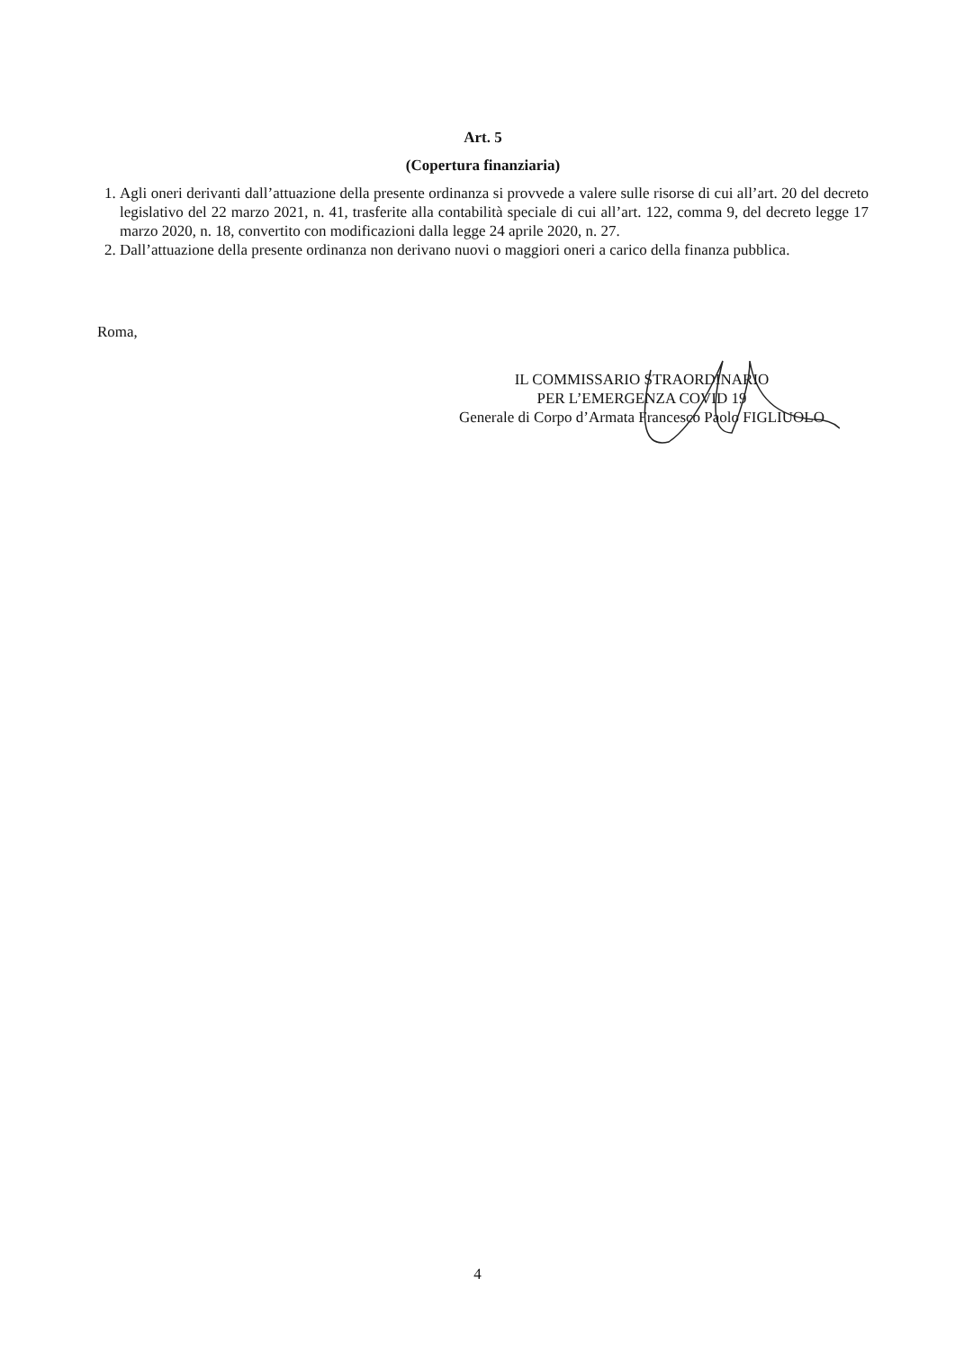Art. 5
(Copertura finanziaria)
1. Agli oneri derivanti dall’attuazione della presente ordinanza si provvede a valere sulle risorse di cui all’art. 20 del decreto legislativo del 22 marzo 2021, n. 41, trasferite alla contabilità speciale di cui all’art. 122, comma 9, del decreto legge 17 marzo 2020, n. 18, convertito con modificazioni dalla legge 24 aprile 2020, n. 27.
2. Dall’attuazione della presente ordinanza non derivano nuovi o maggiori oneri a carico della finanza pubblica.
Roma,
IL COMMISSARIO STRAORDINARIO
PER L’EMERGENZA COVID 19
Generale di Corpo d’Armata Francesco Paolo FIGLIUOLO
4